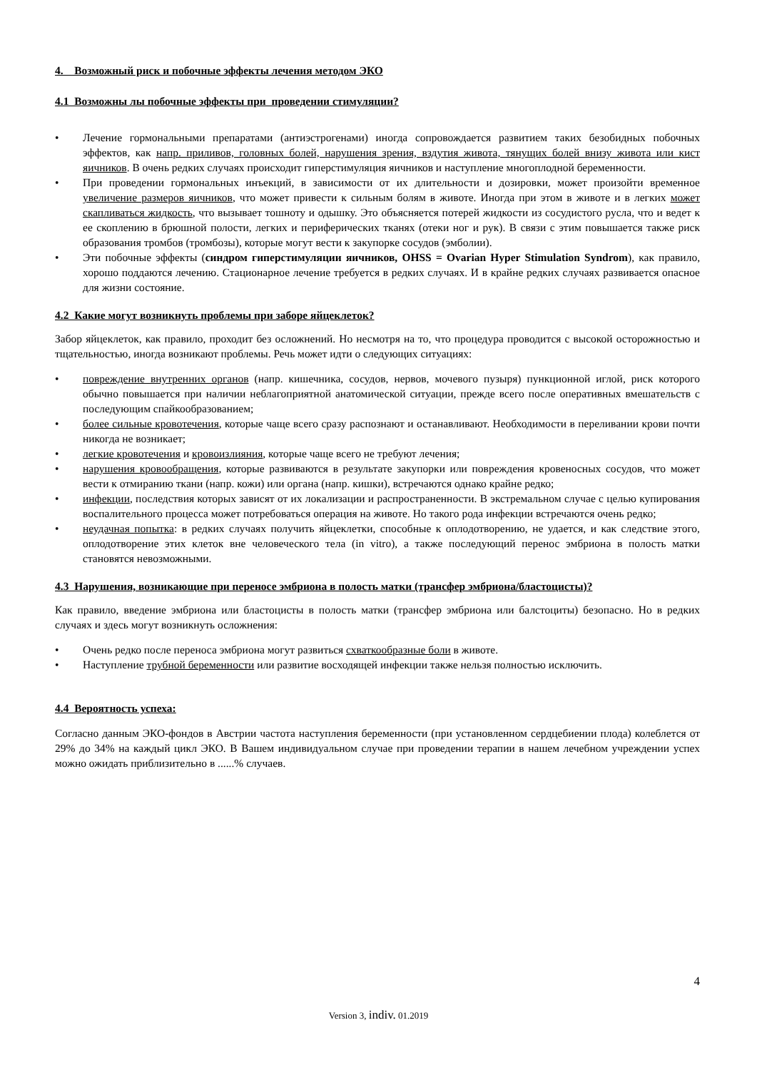4. Возможный риск и побочные эффекты лечения методом ЭКО
4.1 Возможны лы побочные эффекты при проведении стимуляции?
• Лечение гормональными препаратами (антиэстрогенами) иногда сопровождается развитием таких безобидных побочных эффектов, как напр. приливов, головных болей, нарушения зрения, вздутия живота, тянущих болей внизу живота или кист яичников. В очень редких случаях происходит гиперстимуляция яичников и наступление многоплодной беременности.
• При проведении гормональных инъекций, в зависимости от их длительности и дозировки, может произойти временное увеличение размеров яичников, что может привести к сильным болям в животе. Иногда при этом в животе и в легких может скапливаться жидкость, что вызывает тошноту и одышку. Это объясняется потерей жидкости из сосудистого русла, что и ведет к ее скоплению в брюшной полости, легких и периферических тканях (отеки ног и рук). В связи с этим повышается также риск образования тромбов (тромбозы), которые могут вести к закупорке сосудов (эмболии).
• Эти побочные эффекты (синдром гиперстимуляции яичников, OHSS = Ovarian Hyper Stimulation Syndrom), как правило, хорошо поддаются лечению. Стационарное лечение требуется в редких случаях. И в крайне редких случаях развивается опасное для жизни состояние.
4.2 Какие могут возникнуть проблемы при заборе яйцеклеток?
Забор яйцеклеток, как правило, проходит без осложнений. Но несмотря на то, что процедура проводится с высокой осторожностью и тщательностью, иногда возникают проблемы. Речь может идти о следующих ситуациях:
• повреждение внутренних органов (напр. кишечника, сосудов, нервов, мочевого пузыря) пункционной иглой, риск которого обычно повышается при наличии неблагоприятной анатомической ситуации, прежде всего после оперативных вмешательств с последующим спайкообразованием;
• более сильные кровотечения, которые чаще всего сразу распознают и останавливают. Необходимости в переливании крови почти никогда не возникает;
• легкие кровотечения и кровоизлияния, которые чаще всего не требуют лечения;
• нарушения кровообращения, которые развиваются в результате закупорки или повреждения кровеносных сосудов, что может вести к отмиранию ткани (напр. кожи) или органа (напр. кишки), встречаются однако крайне редко;
• инфекции, последствия которых зависят от их локализации и распространенности. В экстремальном случае с целью купирования воспалительного процесса может потребоваться операция на животе. Но такого рода инфекции встречаются очень редко;
• неудачная попытка: в редких случаях получить яйцеклетки, способные к оплодотворению, не удается, и как следствие этого, оплодотворение этих клеток вне человеческого тела (in vitro), а также последующий перенос эмбриона в полость матки становятся невозможными.
4.3 Нарушения, возникающие при переносе эмбриона в полость матки (трансфер эмбриона/бластоцисты)?
Как правило, введение эмбриона или бластоцисты в полость матки (трансфер эмбриона или балстоциты) безопасно. Но в редких случаях и здесь могут возникнуть осложнения:
• Очень редко после переноса эмбриона могут развиться схваткообразные боли в животе.
• Наступление трубной беременности или развитие восходящей инфекции также нельзя полностью исключить.
4.4 Вероятность успеха:
Согласно данным ЭКО-фондов в Австрии частота наступления беременности (при установленном сердцебиении плода) колеблется от 29% до 34% на каждый цикл ЭКО. В Вашем индивидуальном случае при проведении терапии в нашем лечебном учреждении успех можно ожидать приблизительно в ......% случаев.
4
Version 3, indiv. 01.2019